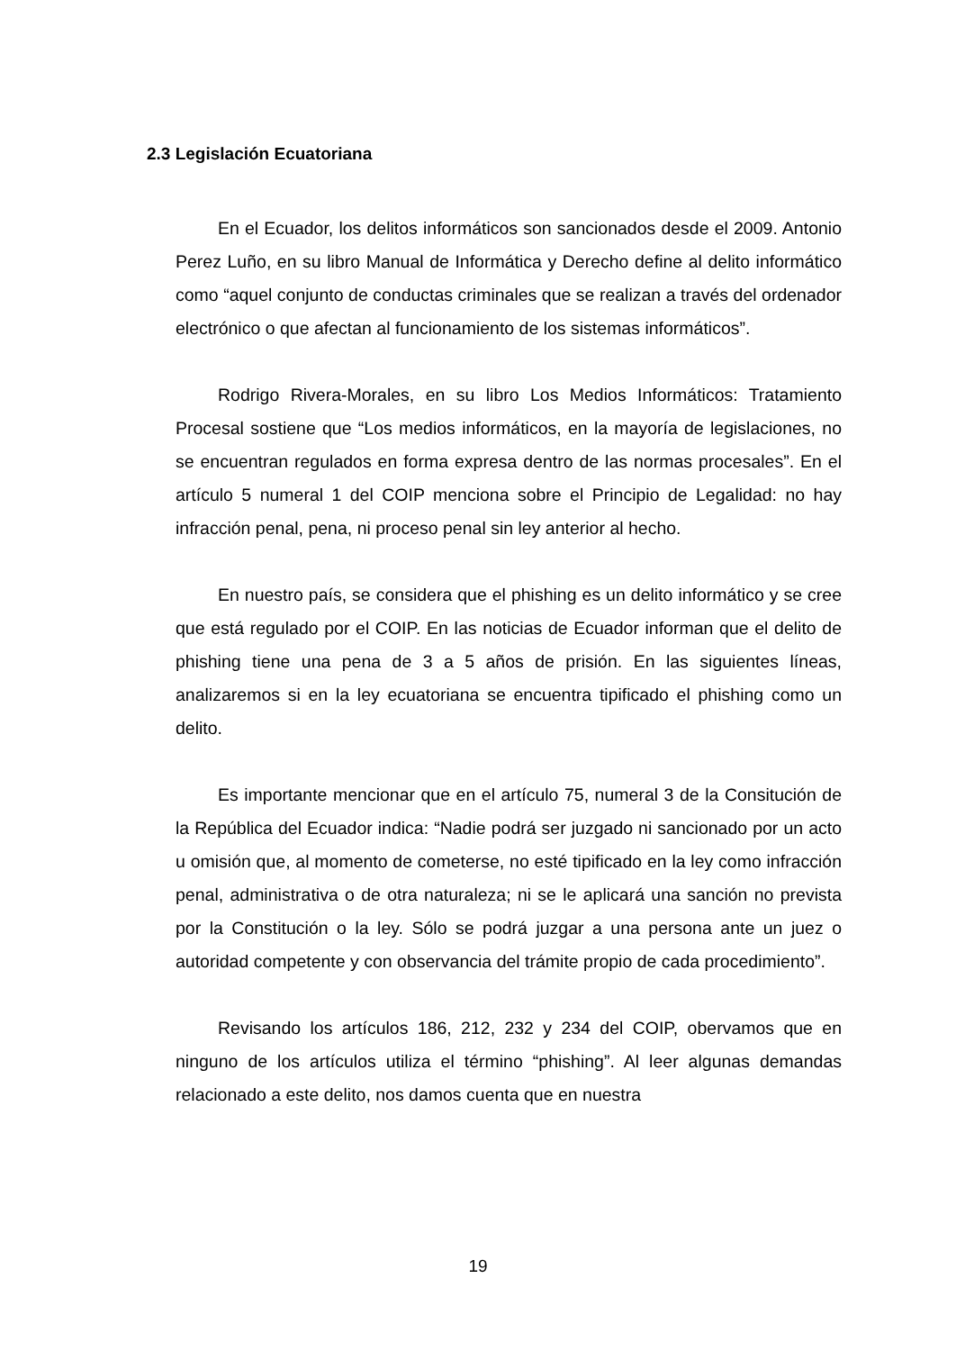2.3 Legislación Ecuatoriana
En el Ecuador, los delitos informáticos son sancionados desde el 2009. Antonio Perez Luño, en su libro Manual de Informática y Derecho define al delito informático como “aquel conjunto de conductas criminales que se realizan a través del ordenador electrónico o que afectan al funcionamiento de los sistemas informáticos”.
Rodrigo Rivera-Morales, en su libro Los Medios Informáticos: Tratamiento Procesal sostiene que “Los medios informáticos, en la mayoría de legislaciones, no se encuentran regulados en forma expresa dentro de las normas procesales”. En el artículo 5 numeral 1 del COIP menciona sobre el Principio de Legalidad: no hay infracción penal, pena, ni proceso penal sin ley anterior al hecho.
En nuestro país, se considera que el phishing es un delito informático y se cree que está regulado por el COIP. En las noticias de Ecuador informan que el delito de phishing tiene una pena de 3 a 5 años de prisión. En las siguientes líneas, analizaremos si en la ley ecuatoriana se encuentra tipificado el phishing como un delito.
Es importante mencionar que en el artículo 75, numeral 3 de la Consitución de la República del Ecuador indica: “Nadie podrá ser juzgado ni sancionado por un acto u omisión que, al momento de cometerse, no esté tipificado en la ley como infracción penal, administrativa o de otra naturaleza; ni se le aplicará una sanción no prevista por la Constitución o la ley. Sólo se podrá juzgar a una persona ante un juez o autoridad competente y con observancia del trámite propio de cada procedimiento”.
Revisando los artículos 186, 212, 232 y 234 del COIP, obervamos que en ninguno de los artículos utiliza el término “phishing”. Al leer algunas demandas relacionado a este delito, nos damos cuenta que en nuestra
19